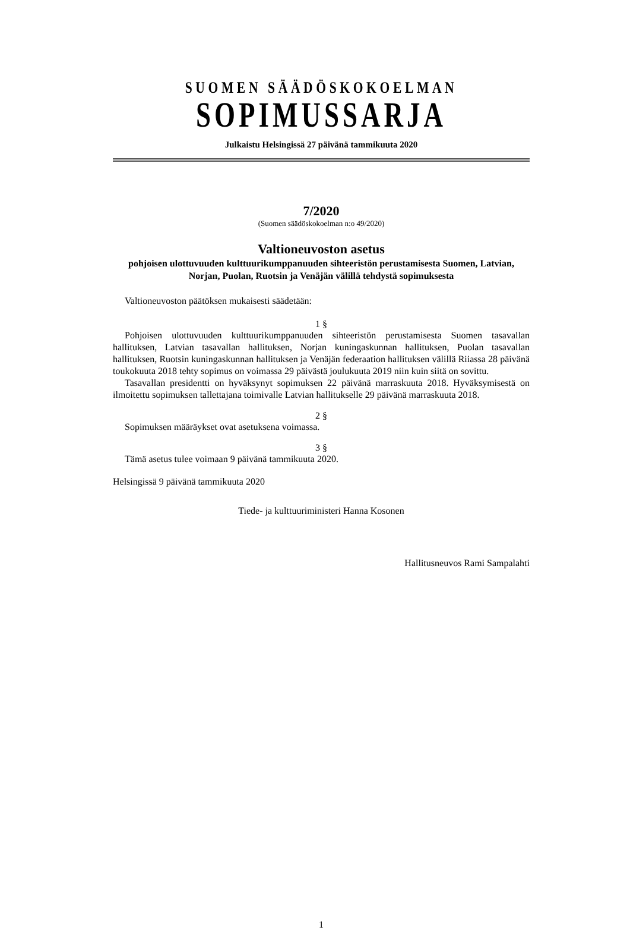SUOMEN SÄÄDÖSKOKOELMAN
SOPIMUSSARJA
Julkaistu Helsingissä 27 päivänä tammikuuta 2020
7/2020
(Suomen säädöskokoelman n:o 49/2020)
Valtioneuvoston asetus
pohjoisen ulottuvuuden kulttuurikumppanuuden sihteeristön perustamisesta Suomen, Latvian, Norjan, Puolan, Ruotsin ja Venäjän välillä tehdystä sopimuksesta
Valtioneuvoston päätöksen mukaisesti säädetään:
1 §
Pohjoisen ulottuvuuden kulttuurikumppanuuden sihteeristön perustamisesta Suomen tasavallan hallituksen, Latvian tasavallan hallituksen, Norjan kuningaskunnan hallituksen, Puolan tasavallan hallituksen, Ruotsin kuningaskunnan hallituksen ja Venäjän federaation hallituksen välillä Riiassa 28 päivänä toukokuuta 2018 tehty sopimus on voimassa 29 päivästä joulukuuta 2019 niin kuin siitä on sovittu.
Tasavallan presidentti on hyväksynyt sopimuksen 22 päivänä marraskuuta 2018. Hyväksymisestä on ilmoitettu sopimuksen tallettajana toimivalle Latvian hallitukselle 29 päivänä marraskuuta 2018.
2 §
Sopimuksen määräykset ovat asetuksena voimassa.
3 §
Tämä asetus tulee voimaan 9 päivänä tammikuuta 2020.
Helsingissä 9 päivänä tammikuuta 2020
Tiede- ja kulttuuriministeri Hanna Kosonen
Hallitusneuvos Rami Sampalahti
1